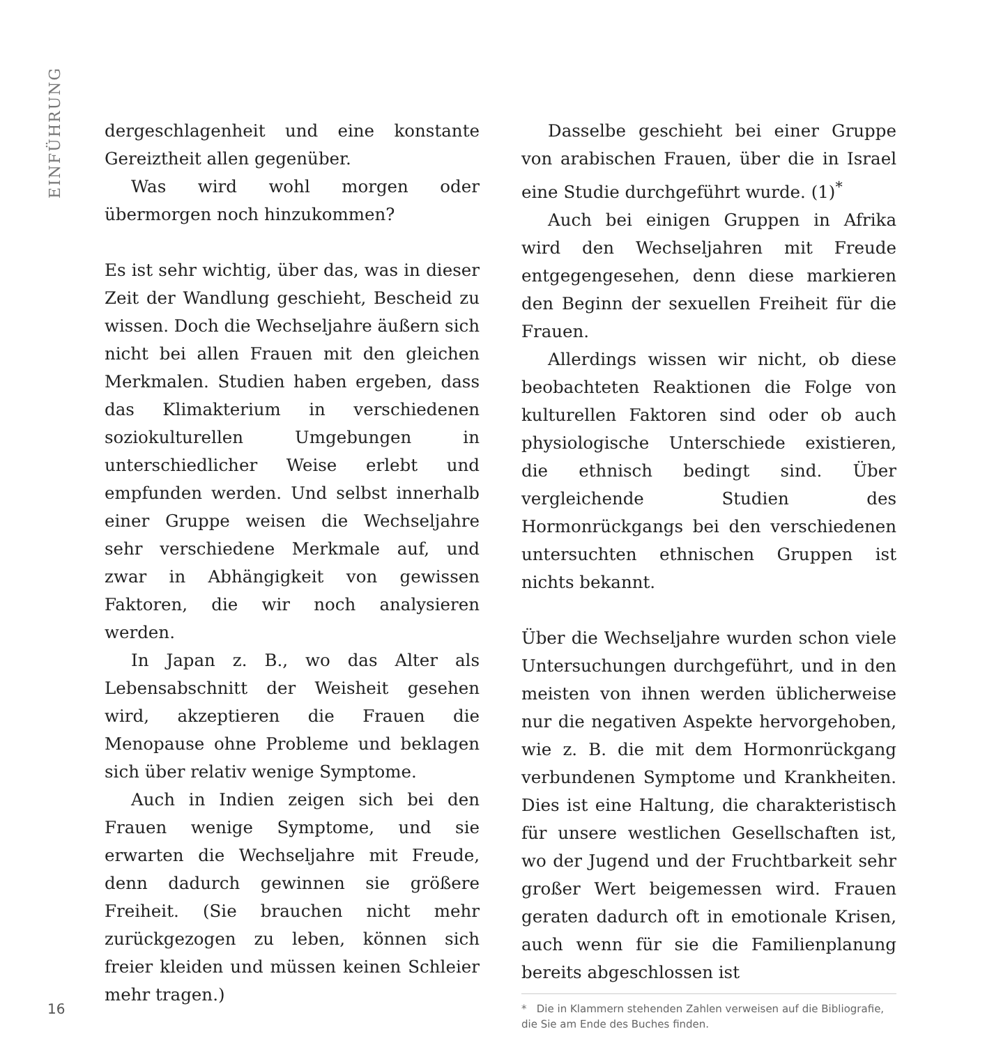EINFÜHRUNG
dergeschlagenheit und eine konstante Gereiztheit allen gegenüber.
Was wird wohl morgen oder übermorgen noch hinzukommen?
Es ist sehr wichtig, über das, was in dieser Zeit der Wandlung geschieht, Bescheid zu wissen. Doch die Wechseljahre äußern sich nicht bei allen Frauen mit den gleichen Merkmalen. Studien haben ergeben, dass das Klimakterium in verschiedenen soziokulturellen Umgebungen in unterschiedlicher Weise erlebt und empfunden werden. Und selbst innerhalb einer Gruppe weisen die Wechseljahre sehr verschiedene Merkmale auf, und zwar in Abhängigkeit von gewissen Faktoren, die wir noch analysieren werden.
In Japan z. B., wo das Alter als Lebensabschnitt der Weisheit gesehen wird, akzeptieren die Frauen die Menopause ohne Probleme und beklagen sich über relativ wenige Symptome.
Auch in Indien zeigen sich bei den Frauen wenige Symptome, und sie erwarten die Wechseljahre mit Freude, denn dadurch gewinnen sie größere Freiheit. (Sie brauchen nicht mehr zurückgezogen zu leben, können sich freier kleiden und müssen keinen Schleier mehr tragen.)
Dasselbe geschieht bei einer Gruppe von arabischen Frauen, über die in Israel eine Studie durchgeführt wurde. (1)<sup>*</sup>
Auch bei einigen Gruppen in Afrika wird den Wechseljahren mit Freude entgegengesehen, denn diese markieren den Beginn der sexuellen Freiheit für die Frauen.
Allerdings wissen wir nicht, ob diese beobachteten Reaktionen die Folge von kulturellen Faktoren sind oder ob auch physiologische Unterschiede existieren, die ethnisch bedingt sind. Über vergleichende Studien des Hormonrückgangs bei den verschiedenen untersuchten ethnischen Gruppen ist nichts bekannt.
Über die Wechseljahre wurden schon viele Untersuchungen durchgeführt, und in den meisten von ihnen werden üblicherweise nur die negativen Aspekte hervorgehoben, wie z. B. die mit dem Hormonrückgang verbundenen Symptome und Krankheiten. Dies ist eine Haltung, die charakteristisch für unsere westlichen Gesellschaften ist, wo der Jugend und der Fruchtbarkeit sehr großer Wert beigemessen wird. Frauen geraten dadurch oft in emotionale Krisen, auch wenn für sie die Familienplanung bereits abgeschlossen ist
* Die in Klammern stehenden Zahlen verweisen auf die Bibliografie, die Sie am Ende des Buches finden.
16